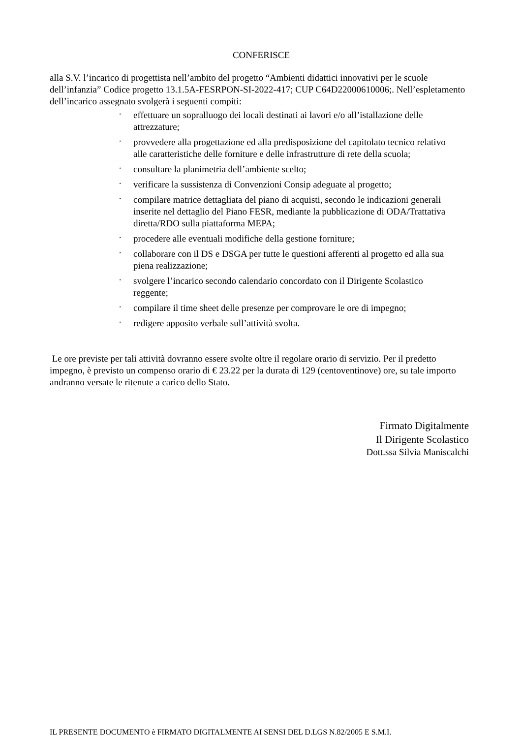CONFERISCE
alla S.V. l’incarico di progettista nell’ambito del progetto “Ambienti didattici innovativi per le scuole dell’infanzia” Codice progetto 13.1.5A-FESRPON-SI-2022-417; CUP C64D22000610006;. Nell’espletamento dell’incarico assegnato svolgerà i seguenti compiti:
· effettuare un sopralluogo dei locali destinati ai lavori e/o all’istallazione delle attrezzature;
· provvedere alla progettazione ed alla predisposizione del capitolato tecnico relativo alle caratteristiche delle forniture e delle infrastrutture di rete della scuola;
· consultare la planimetria dell’ambiente scelto;
· verificare la sussistenza di Convenzioni Consip adeguate al progetto;
· compilare matrice dettagliata del piano di acquisti, secondo le indicazioni generali inserite nel dettaglio del Piano FESR, mediante la pubblicazione di ODA/Trattativa diretta/RDO sulla piattaforma MEPA;
· procedere alle eventuali modifiche della gestione forniture;
· collaborare con il DS e DSGA per tutte le questioni afferenti al progetto ed alla sua piena realizzazione;
· svolgere l’incarico secondo calendario concordato con il Dirigente Scolastico reggente;
· compilare il time sheet delle presenze per comprovare le ore di impegno;
· redigere apposito verbale sull’attività svolta.
Le ore previste per tali attività dovranno essere svolte oltre il regolare orario di servizio. Per il predetto impegno, è previsto un compenso orario di € 23.22 per la durata di 129 (centoventinove) ore, su tale importo andranno versate le ritenute a carico dello Stato.
Firmato Digitalmente
Il Dirigente Scolastico
Dott.ssa Silvia Maniscalchi
IL PRESENTE DOCUMENTO è FIRMATO DIGITALMENTE AI SENSI DEL D.LGS N.82/2005 E S.M.I.